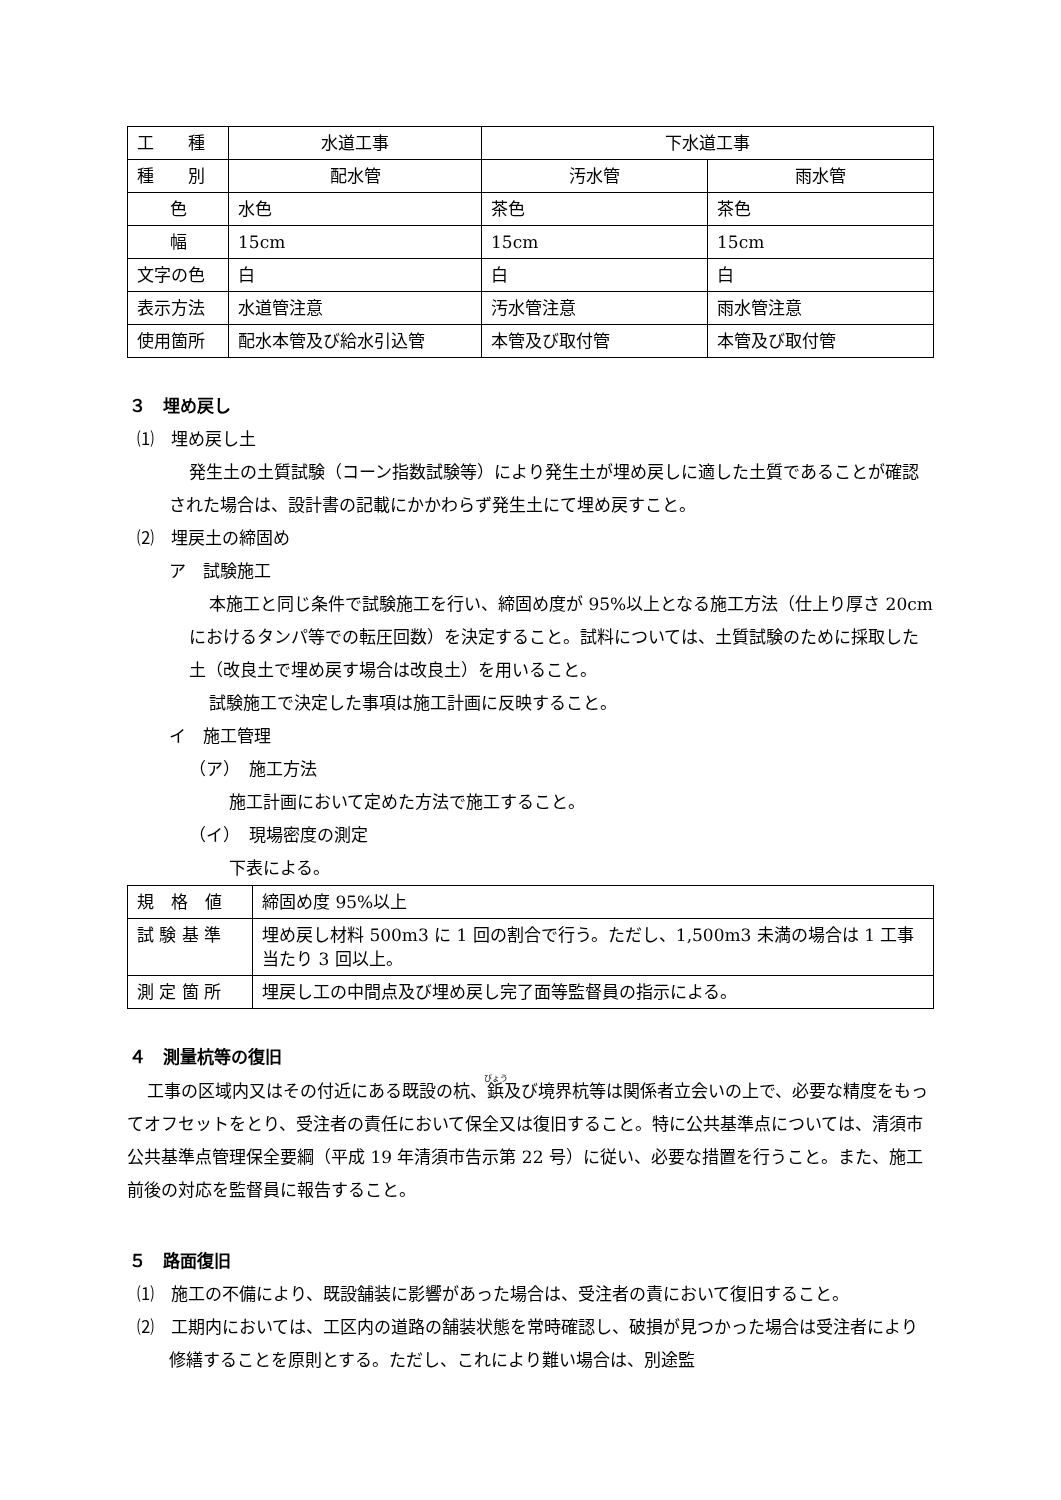| 工 種 | 水道工事 | 下水道工事 | |
| 種 別 | 配水管 | 汚水管 | 雨水管 |
| 色 | 水色 | 茶色 | 茶色 |
| 幅 | 15cm | 15cm | 15cm |
| 文字の色 | 白 | 白 | 白 |
| 表示方法 | 水道管注意 | 汚水管注意 | 雨水管注意 |
| 使用箇所 | 配水本管及び給水引込管 | 本管及び取付管 | 本管及び取付管 |
３　埋め戻し
⑴　埋め戻し土
発生土の土質試験（コーン指数試験等）により発生土が埋め戻しに適した土質であることが確認された場合は、設計書の記載にかかわらず発生土にて埋め戻すこと。
⑵　埋戻土の締固め
ア　試験施工
本施工と同じ条件で試験施工を行い、締固め度が 95%以上となる施工方法（仕上り厚さ 20cm におけるタンパ等での転圧回数）を決定すること。試料については、土質試験のために採取した土（改良土で埋め戻す場合は改良土）を用いること。
試験施工で決定した事項は施工計画に反映すること。
イ　施工管理
（ア）　施工方法
施工計画において定めた方法で施工すること。
（イ）　現場密度の測定
下表による。
| 規 格 値 | 締固め度 95%以上 |
| 試 験 基 準 | 埋め戻し材料 500m3 に 1 回の割合で行う。ただし、1,500m3 未満の場合は 1 工事当たり 3 回以上。 |
| 測 定 箇 所 | 埋戻し工の中間点及び埋め戻し完了面等監督員の指示による。 |
４　測量杭等の復旧
工事の区域内又はその付近にある既設の杭、鋲及び境界杭等は関係者立会いの上で、必要な精度をもってオフセットをとり、受注者の責任において保全又は復旧すること。特に公共基準点については、清須市公共基準点管理保全要綱（平成 19 年清須市告示第 22 号）に従い、必要な措置を行うこと。また、施工前後の対応を監督員に報告すること。
５　路面復旧
⑴　施工の不備により、既設舗装に影響があった場合は、受注者の責において復旧すること。
⑵　工期内においては、工区内の道路の舗装状態を常時確認し、破損が見つかった場合は受注者により修繕することを原則とする。ただし、これにより難い場合は、別途監